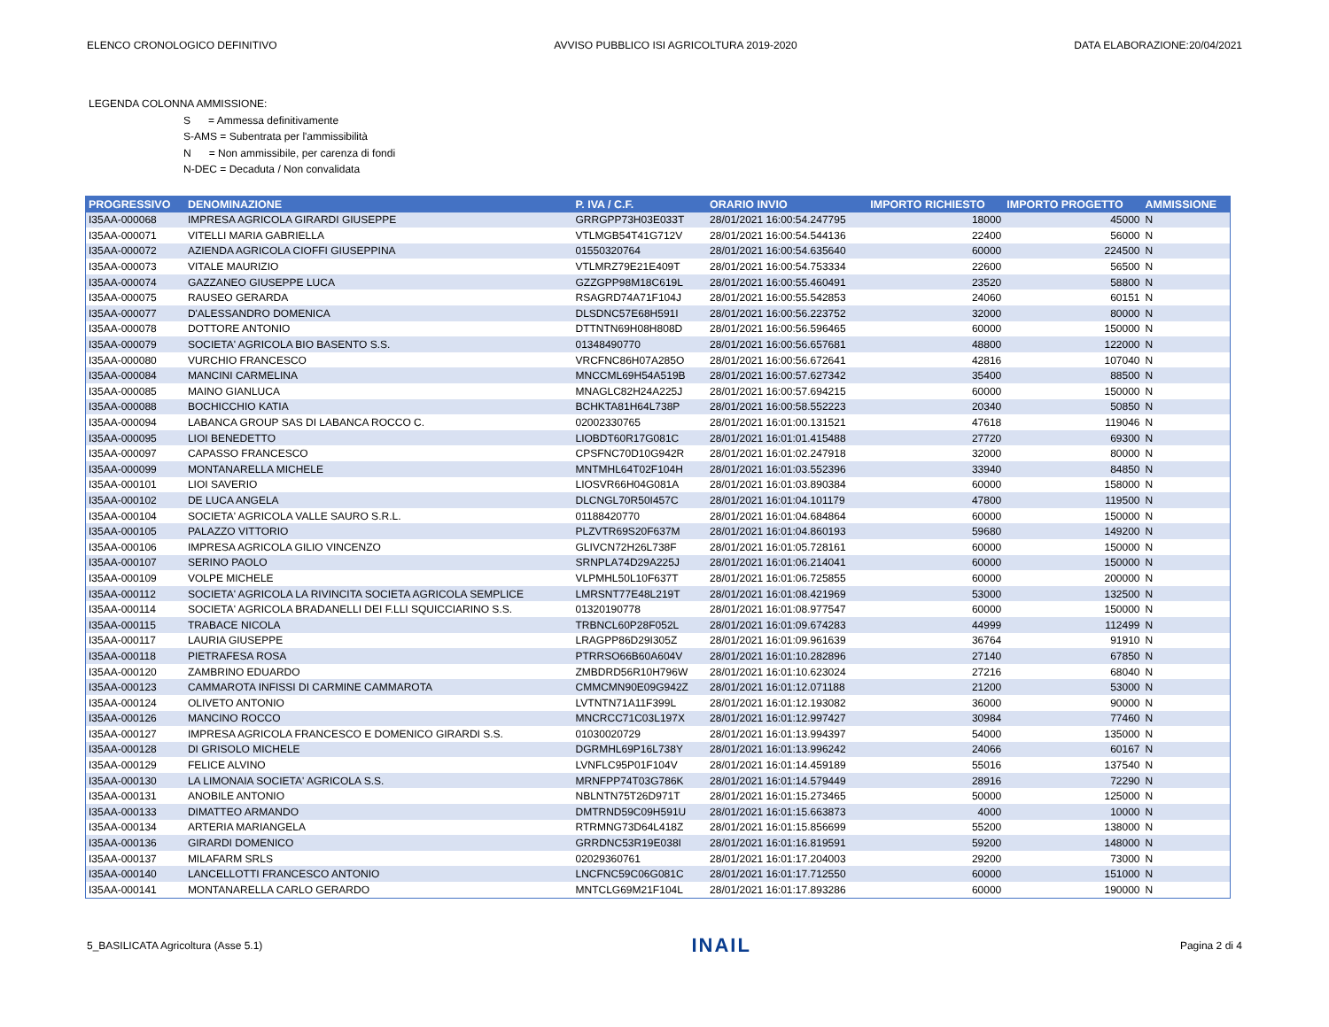ELENCO CRONOLOGICO DEFINITIVO AVVISO PUBBLICO ISI AGRICOLTURA 2019-2020 DATA ELABORAZIONE:20/04/2021
LEGENDA COLONNA AMMISSIONE:
S = Ammessa definitivamente
S-AMS = Subentrata per l'ammissibilità
N = Non ammissibile, per carenza di fondi
N-DEC = Decaduta / Non convalidata
| PROGRESSIVO | DENOMINAZIONE | P. IVA / C.F. | ORARIO INVIO | IMPORTO RICHIESTO | IMPORTO PROGETTO | AMMISSIONE |
| --- | --- | --- | --- | --- | --- | --- |
| I35AA-000068 | IMPRESA AGRICOLA GIRARDI GIUSEPPE | GRRGPP73H03E033T | 28/01/2021 16:00:54.247795 | 18000 | 45000 | N |
| I35AA-000071 | VITELLI MARIA GABRIELLA | VTLMGB54T41G712V | 28/01/2021 16:00:54.544136 | 22400 | 56000 | N |
| I35AA-000072 | AZIENDA AGRICOLA CIOFFI GIUSEPPINA | 01550320764 | 28/01/2021 16:00:54.635640 | 60000 | 224500 | N |
| I35AA-000073 | VITALE MAURIZIO | VTLMRZ79E21E409T | 28/01/2021 16:00:54.753334 | 22600 | 56500 | N |
| I35AA-000074 | GAZZANEO GIUSEPPE LUCA | GZZGPP98M18C619L | 28/01/2021 16:00:55.460491 | 23520 | 58800 | N |
| I35AA-000075 | RAUSEO GERARDA | RSAGRD74A71F104J | 28/01/2021 16:00:55.542853 | 24060 | 60151 | N |
| I35AA-000077 | D'ALESSANDRO DOMENICA | DLSDNC57E68H591I | 28/01/2021 16:00:56.223752 | 32000 | 80000 | N |
| I35AA-000078 | DOTTORE ANTONIO | DTTNTN69H08H808D | 28/01/2021 16:00:56.596465 | 60000 | 150000 | N |
| I35AA-000079 | SOCIETA' AGRICOLA BIO BASENTO S.S. | 01348490770 | 28/01/2021 16:00:56.657681 | 48800 | 122000 | N |
| I35AA-000080 | VURCHIO FRANCESCO | VRCFNC86H07A285O | 28/01/2021 16:00:56.672641 | 42816 | 107040 | N |
| I35AA-000084 | MANCINI CARMELINA | MNCCML69H54A519B | 28/01/2021 16:00:57.627342 | 35400 | 88500 | N |
| I35AA-000085 | MAINO GIANLUCA | MNAGLC82H24A225J | 28/01/2021 16:00:57.694215 | 60000 | 150000 | N |
| I35AA-000088 | BOCHICCHIO KATIA | BCHKTA81H64L738P | 28/01/2021 16:00:58.552223 | 20340 | 50850 | N |
| I35AA-000094 | LABANCA GROUP SAS DI LABANCA ROCCO C. | 02002330765 | 28/01/2021 16:01:00.131521 | 47618 | 119046 | N |
| I35AA-000095 | LIOI BENEDETTO | LIOBDT60R17G081C | 28/01/2021 16:01:01.415488 | 27720 | 69300 | N |
| I35AA-000097 | CAPASSO FRANCESCO | CPSFNC70D10G942R | 28/01/2021 16:01:02.247918 | 32000 | 80000 | N |
| I35AA-000099 | MONTANARELLA MICHELE | MNTMHL64T02F104H | 28/01/2021 16:01:03.552396 | 33940 | 84850 | N |
| I35AA-000101 | LIOI SAVERIO | LIOSVR66H04G081A | 28/01/2021 16:01:03.890384 | 60000 | 158000 | N |
| I35AA-000102 | DE LUCA ANGELA | DLCNGL70R50I457C | 28/01/2021 16:01:04.101179 | 47800 | 119500 | N |
| I35AA-000104 | SOCIETA' AGRICOLA VALLE SAURO S.R.L. | 01188420770 | 28/01/2021 16:01:04.684864 | 60000 | 150000 | N |
| I35AA-000105 | PALAZZO VITTORIO | PLZVTR69S20F637M | 28/01/2021 16:01:04.860193 | 59680 | 149200 | N |
| I35AA-000106 | IMPRESA AGRICOLA GILIO VINCENZO | GLIVCN72H26L738F | 28/01/2021 16:01:05.728161 | 60000 | 150000 | N |
| I35AA-000107 | SERINO PAOLO | SRNPLA74D29A225J | 28/01/2021 16:01:06.214041 | 60000 | 150000 | N |
| I35AA-000109 | VOLPE MICHELE | VLPMHL50L10F637T | 28/01/2021 16:01:06.725855 | 60000 | 200000 | N |
| I35AA-000112 | SOCIETA' AGRICOLA LA RIVINCITA SOCIETA AGRICOLA SEMPLICE | LMRSNT77E48L219T | 28/01/2021 16:01:08.421969 | 53000 | 132500 | N |
| I35AA-000114 | SOCIETA' AGRICOLA BRADANELLI DEI F.LLI SQUICCIARINO S.S. | 01320190778 | 28/01/2021 16:01:08.977547 | 60000 | 150000 | N |
| I35AA-000115 | TRABACE NICOLA | TRBNCL60P28F052L | 28/01/2021 16:01:09.674283 | 44999 | 112499 | N |
| I35AA-000117 | LAURIA GIUSEPPE | LRAGPP86D29I305Z | 28/01/2021 16:01:09.961639 | 36764 | 91910 | N |
| I35AA-000118 | PIETRAFESA ROSA | PTRRSO66B60A604V | 28/01/2021 16:01:10.282896 | 27140 | 67850 | N |
| I35AA-000120 | ZAMBRINO EDUARDO | ZMBDRD56R10H796W | 28/01/2021 16:01:10.623024 | 27216 | 68040 | N |
| I35AA-000123 | CAMMAROTA INFISSI DI CARMINE CAMMAROTA | CMMCMN90E09G942Z | 28/01/2021 16:01:12.071188 | 21200 | 53000 | N |
| I35AA-000124 | OLIVETO ANTONIO | LVTNTN71A11F399L | 28/01/2021 16:01:12.193082 | 36000 | 90000 | N |
| I35AA-000126 | MANCINO ROCCO | MNCRCC71C03L197X | 28/01/2021 16:01:12.997427 | 30984 | 77460 | N |
| I35AA-000127 | IMPRESA AGRICOLA FRANCESCO E DOMENICO GIRARDI S.S. | 01030020729 | 28/01/2021 16:01:13.994397 | 54000 | 135000 | N |
| I35AA-000128 | DI GRISOLO MICHELE | DGRMHL69P16L738Y | 28/01/2021 16:01:13.996242 | 24066 | 60167 | N |
| I35AA-000129 | FELICE ALVINO | LVNFLC95P01F104V | 28/01/2021 16:01:14.459189 | 55016 | 137540 | N |
| I35AA-000130 | LA LIMONAIA SOCIETA' AGRICOLA S.S. | MRNFPP74T03G786K | 28/01/2021 16:01:14.579449 | 28916 | 72290 | N |
| I35AA-000131 | ANOBILE ANTONIO | NBLNTN75T26D971T | 28/01/2021 16:01:15.273465 | 50000 | 125000 | N |
| I35AA-000133 | DIMATTEO ARMANDO | DMTRND59C09H591U | 28/01/2021 16:01:15.663873 | 4000 | 10000 | N |
| I35AA-000134 | ARTERIA MARIANGELA | RTRMNG73D64L418Z | 28/01/2021 16:01:15.856699 | 55200 | 138000 | N |
| I35AA-000136 | GIRARDI DOMENICO | GRRDNC53R19E038I | 28/01/2021 16:01:16.819591 | 59200 | 148000 | N |
| I35AA-000137 | MILAFARM SRLS | 02029360761 | 28/01/2021 16:01:17.204003 | 29200 | 73000 | N |
| I35AA-000140 | LANCELLOTTI FRANCESCO ANTONIO | LNCFNC59C06G081C | 28/01/2021 16:01:17.712550 | 60000 | 151000 | N |
| I35AA-000141 | MONTANARELLA CARLO GERARDO | MNTCLG69M21F104L | 28/01/2021 16:01:17.893286 | 60000 | 190000 | N |
5_BASILICATA Agricoltura (Asse 5.1) INAIL Pagina 2 di 4